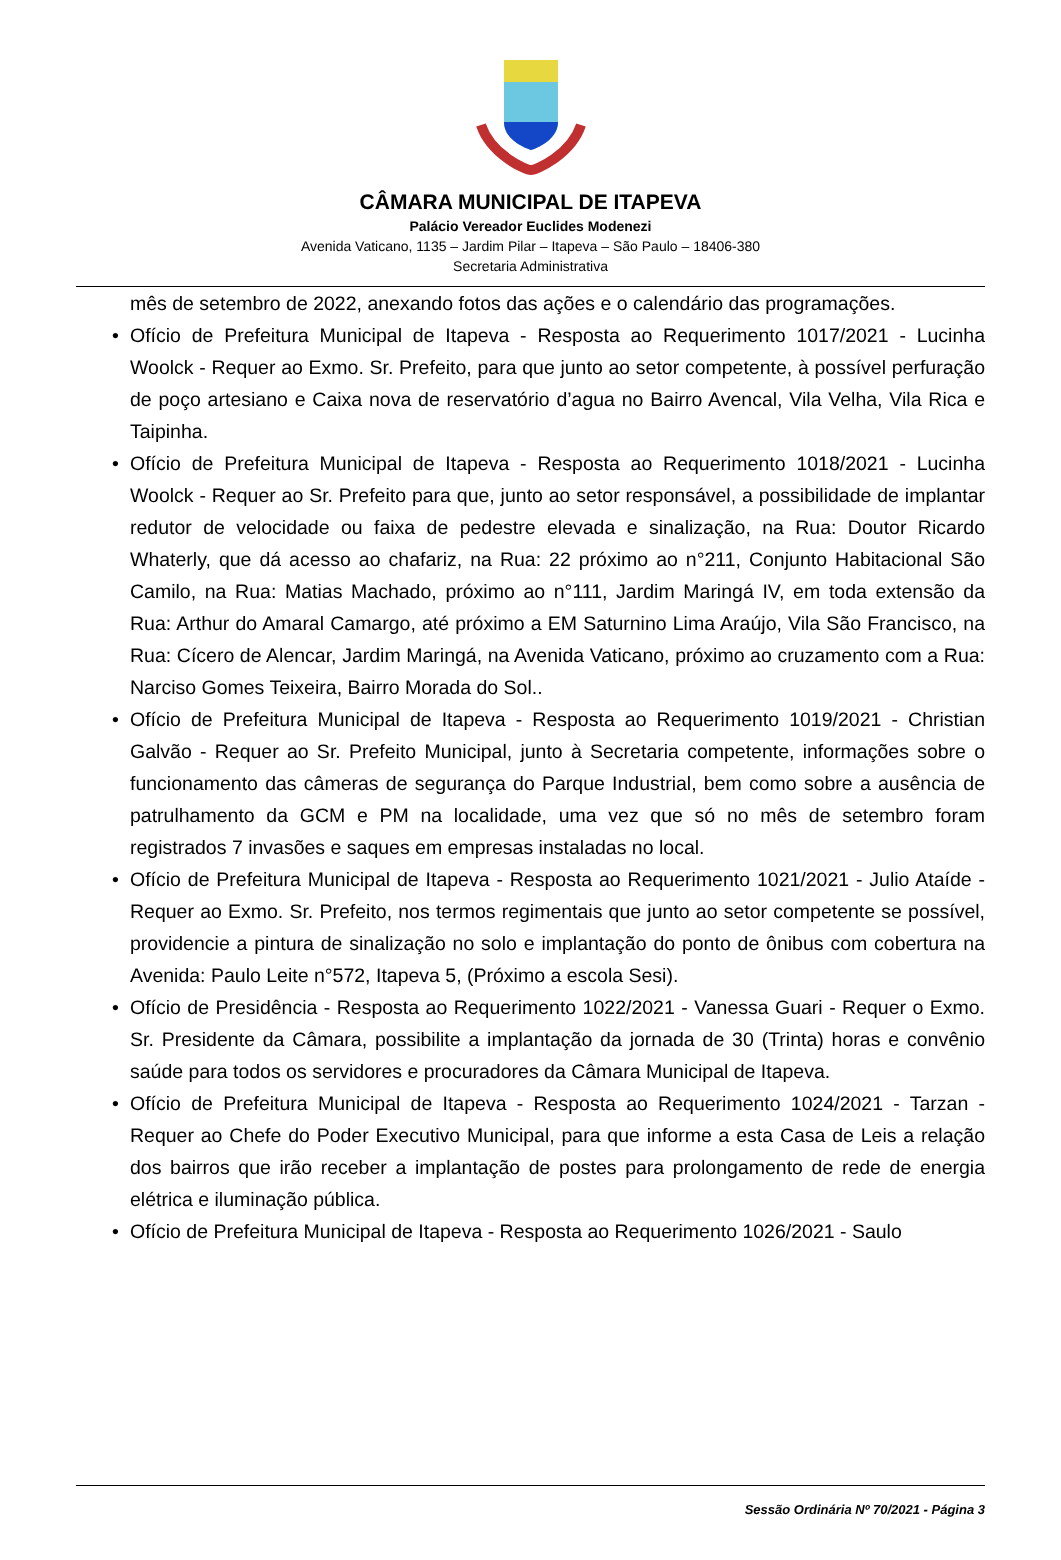CÂMARA MUNICIPAL DE ITAPEVA
Palácio Vereador Euclides Modenezi
Avenida Vaticano, 1135 – Jardim Pilar – Itapeva – São Paulo – 18406-380
Secretaria Administrativa
mês de setembro de 2022, anexando fotos das ações e o calendário das programações.
• Ofício de Prefeitura Municipal de Itapeva - Resposta ao Requerimento 1017/2021 - Lucinha Woolck - Requer ao Exmo. Sr. Prefeito, para que junto ao setor competente, à possível perfuração de poço artesiano e Caixa nova de reservatório d’agua no Bairro Avencal, Vila Velha, Vila Rica e Taipinha.
• Ofício de Prefeitura Municipal de Itapeva - Resposta ao Requerimento 1018/2021 - Lucinha Woolck - Requer ao Sr. Prefeito para que, junto ao setor responsável, a possibilidade de implantar redutor de velocidade ou faixa de pedestre elevada e sinalização, na Rua: Doutor Ricardo Whaterly, que dá acesso ao chafariz, na Rua: 22 próximo ao n°211, Conjunto Habitacional São Camilo, na Rua: Matias Machado, próximo ao n°111, Jardim Maringá IV, em toda extensão da Rua: Arthur do Amaral Camargo, até próximo a EM Saturnino Lima Araújo, Vila São Francisco, na Rua: Cícero de Alencar, Jardim Maringá, na Avenida Vaticano, próximo ao cruzamento com a Rua: Narciso Gomes Teixeira, Bairro Morada do Sol..
• Ofício de Prefeitura Municipal de Itapeva - Resposta ao Requerimento 1019/2021 - Christian Galvão - Requer ao Sr. Prefeito Municipal, junto à Secretaria competente, informações sobre o funcionamento das câmeras de segurança do Parque Industrial, bem como sobre a ausência de patrulhamento da GCM e PM na localidade, uma vez que só no mês de setembro foram registrados 7 invasões e saques em empresas instaladas no local.
• Ofício de Prefeitura Municipal de Itapeva - Resposta ao Requerimento 1021/2021 - Julio Ataíde - Requer ao Exmo. Sr. Prefeito, nos termos regimentais que junto ao setor competente se possível, providencie a pintura de sinalização no solo e implantação do ponto de ônibus com cobertura na Avenida: Paulo Leite n°572, Itapeva 5, (Próximo a escola Sesi).
• Ofício de Presidência - Resposta ao Requerimento 1022/2021 - Vanessa Guari - Requer o Exmo. Sr. Presidente da Câmara, possibilite a implantação da jornada de 30 (Trinta) horas e convênio saúde para todos os servidores e procuradores da Câmara Municipal de Itapeva.
• Ofício de Prefeitura Municipal de Itapeva - Resposta ao Requerimento 1024/2021 - Tarzan - Requer ao Chefe do Poder Executivo Municipal, para que informe a esta Casa de Leis a relação dos bairros que irão receber a implantação de postes para prolongamento de rede de energia elétrica e iluminação pública.
• Ofício de Prefeitura Municipal de Itapeva - Resposta ao Requerimento 1026/2021 - Saulo
Sessão Ordinária Nº 70/2021 - Página 3